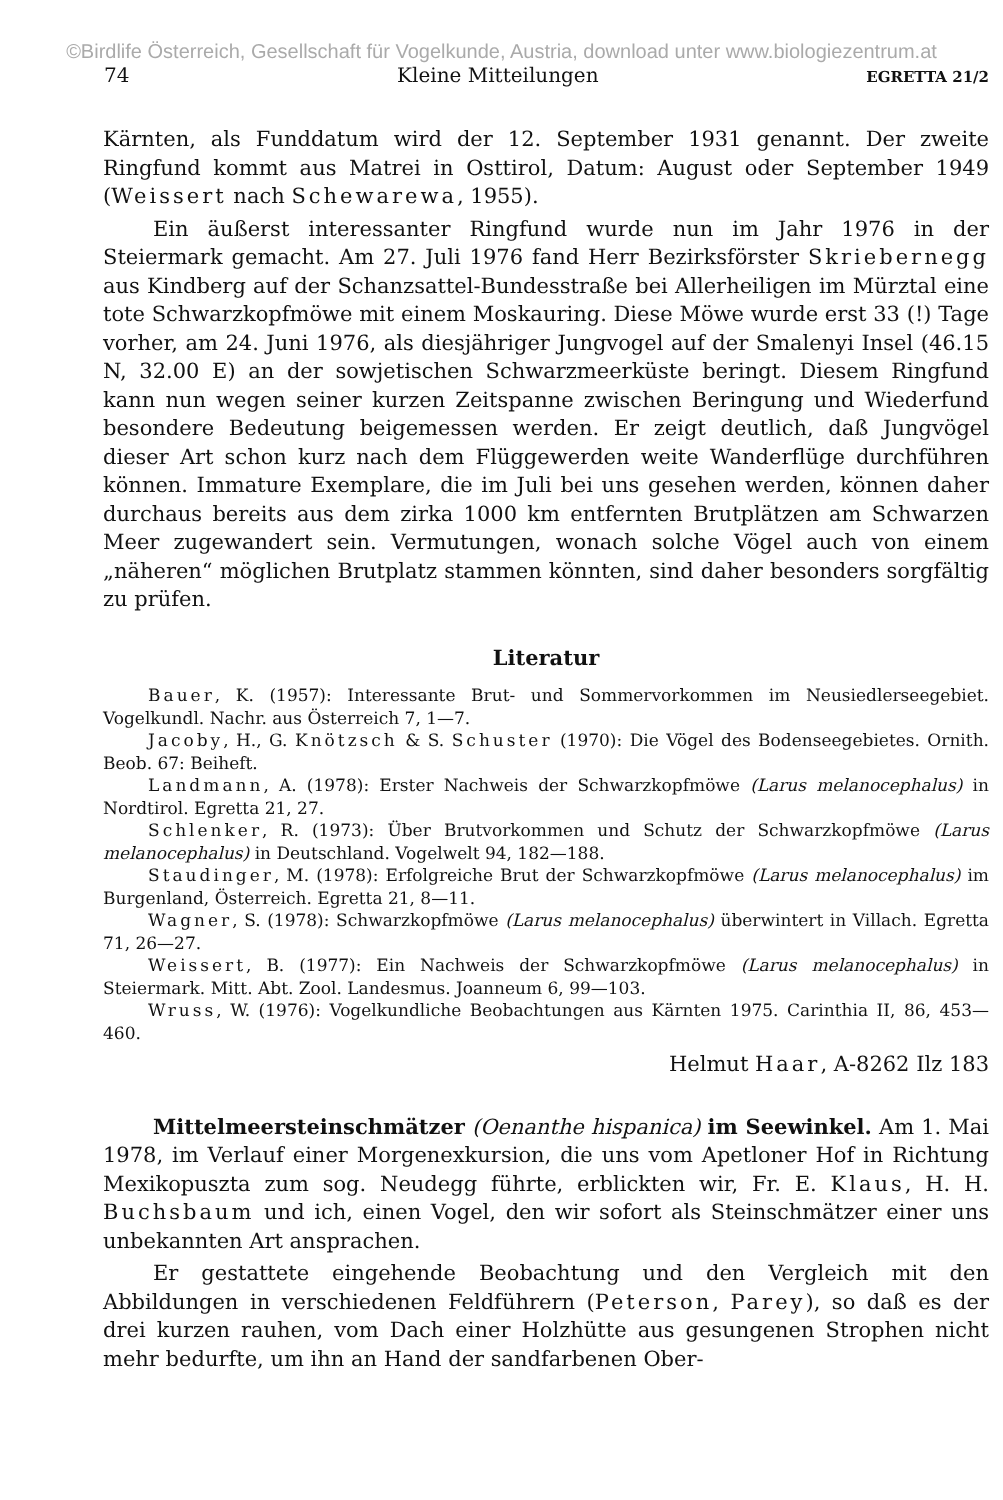©Birdlife Österreich, Gesellschaft für Vogelkunde, Austria, download unter www.biologiezentrum.at
74 Kleine Mitteilungen EGRETTA 21/2
Kärnten, als Funddatum wird der 12. September 1931 genannt. Der zweite Ringfund kommt aus Matrei in Osttirol, Datum: August oder September 1949 (Weissert nach Schewarewa, 1955).
Ein äußerst interessanter Ringfund wurde nun im Jahr 1976 in der Steiermark gemacht. Am 27. Juli 1976 fand Herr Bezirksförster Skriebernegg aus Kindberg auf der Schanzsattel-Bundesstraße bei Allerheiligen im Mürztal eine tote Schwarzkopfmöwe mit einem Moskauring. Diese Möwe wurde erst 33 (!) Tage vorher, am 24. Juni 1976, als diesjähriger Jungvogel auf der Smalenyi Insel (46.15 N, 32.00 E) an der sowjetischen Schwarzmeerküste beringt. Diesem Ringfund kann nun wegen seiner kurzen Zeitspanne zwischen Beringung und Wiederfund besondere Bedeutung beigemessen werden. Er zeigt deutlich, daß Jungvögel dieser Art schon kurz nach dem Flüggewerden weite Wanderflüge durchführen können. Immature Exemplare, die im Juli bei uns gesehen werden, können daher durchaus bereits aus dem zirka 1000 km entfernten Brutplätzen am Schwarzen Meer zugewandert sein. Vermutungen, wonach solche Vögel auch von einem „näheren“ möglichen Brutplatz stammen könnten, sind daher besonders sorgfältig zu prüfen.
Literatur
Bauer, K. (1957): Interessante Brut- und Sommervorkommen im Neusiedlerseegebiet. Vogelkundl. Nachr. aus Österreich 7, 1—7.
Jacoby, H., G. Knötzsch & S. Schuster (1970): Die Vögel des Bodenseegebietes. Ornith. Beob. 67: Beiheft.
Landmann, A. (1978): Erster Nachweis der Schwarzkopfmöwe (Larus melanocephalus) in Nordtirol. Egretta 21, 27.
Schlenker, R. (1973): Über Brutvorkommen und Schutz der Schwarzkopfmöwe (Larus melanocephalus) in Deutschland. Vogelwelt 94, 182—188.
Staudinger, M. (1978): Erfolgreiche Brut der Schwarzkopfmöwe (Larus melanocephalus) im Burgenland, Österreich. Egretta 21, 8—11.
Wagner, S. (1978): Schwarzkopfmöwe (Larus melanocephalus) überwintert in Villach. Egretta 71, 26—27.
Weissert, B. (1977): Ein Nachweis der Schwarzkopfmöwe (Larus melanocephalus) in Steiermark. Mitt. Abt. Zool. Landesmus. Joanneum 6, 99—103.
Wruss, W. (1976): Vogelkundliche Beobachtungen aus Kärnten 1975. Carinthia II, 86, 453—460.
Helmut Haar, A-8262 Ilz 183
Mittelmeersteinschmätzer (Oenanthe hispanica) im Seewinkel. Am 1. Mai 1978, im Verlauf einer Morgenexkursion, die uns vom Apetloner Hof in Richtung Mexikopuszta zum sog. Neudegg führte, erblickten wir, Fr. E. Klaus, H. H. Buchsbaum und ich, einen Vogel, den wir sofort als Steinschmätzer einer uns unbekannten Art ansprachen.
Er gestattete eingehende Beobachtung und den Vergleich mit den Abbildungen in verschiedenen Feldführern (Peterson, Parey), so daß es der drei kurzen rauhen, vom Dach einer Holzhütte aus gesungenen Strophen nicht mehr bedurfte, um ihn an Hand der sandfarbenen Ober-